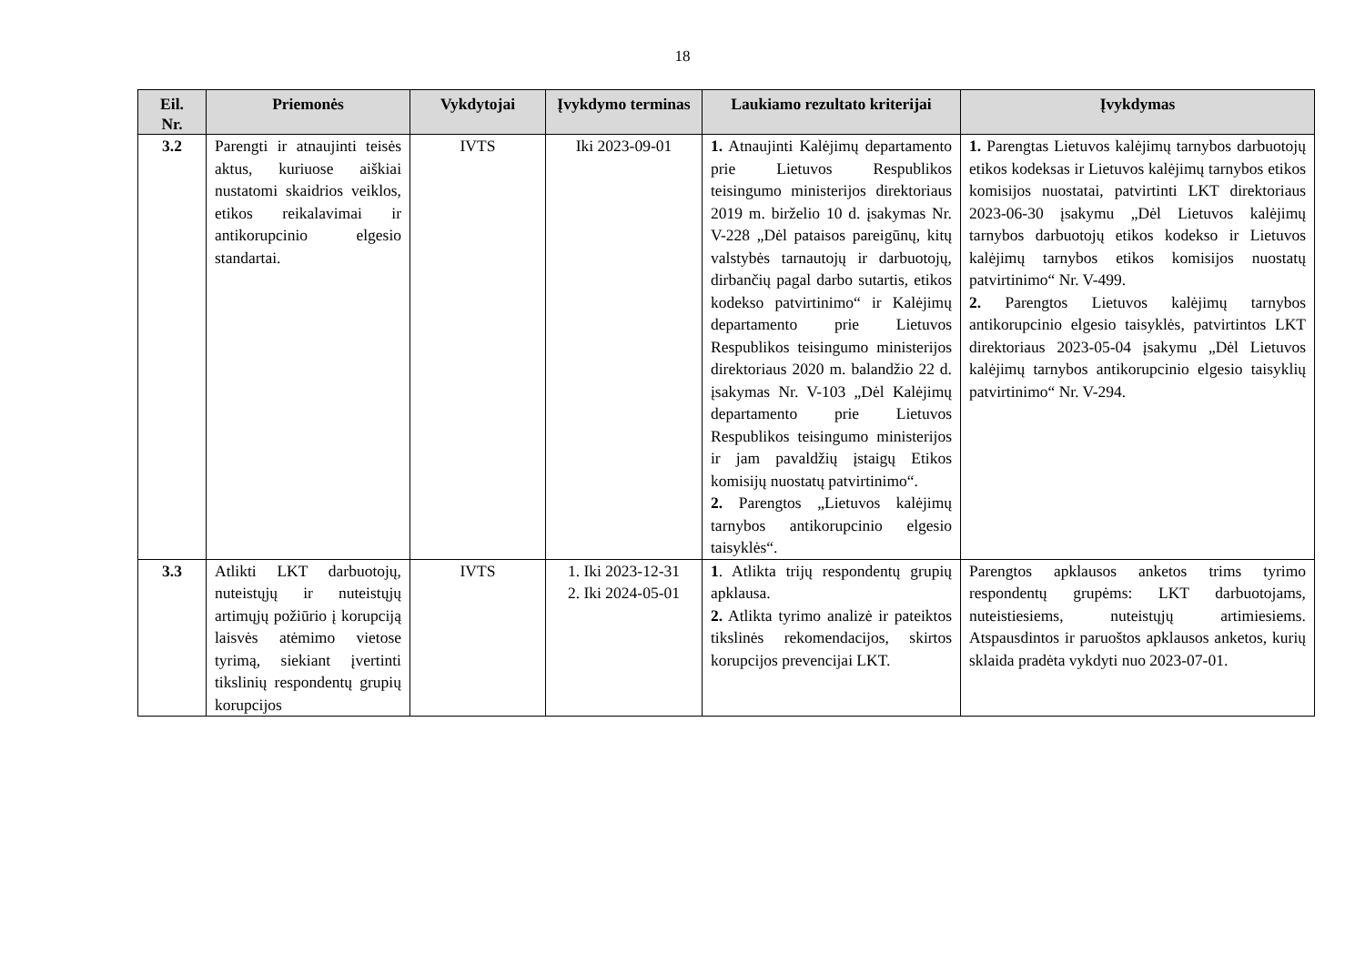18
| Eil. Nr. | Priemonės | Vykdytojai | Įvykdymo terminas | Laukiamo rezultato kriterijai | Įvykdymas |
| --- | --- | --- | --- | --- | --- |
| 3.2 | Parengti ir atnaujinti teisės aktus, kuriuose aiškiai nustatomi skaidrios veiklos, etikos reikalavimai ir antikorupcinio elgesio standartai. | IVTS | Iki 2023-09-01 | 1. Atnaujinti Kalėjimų departamento prie Lietuvos Respublikos teisingumo ministerijos direktoriaus 2019 m. birželio 10 d. įsakymas Nr. V-228 „Dėl pataisos pareigūnų, kitų valstybės tarnautojų ir darbuotojų, dirbančių pagal darbo sutartis, etikos kodekso patvirtinimo“ ir Kalėjimų departamento prie Lietuvos Respublikos teisingumo ministerijos direktoriaus 2020 m. balandžio 22 d. įsakymas Nr. V-103 „Dėl Kalėjimų departamento prie Lietuvos Respublikos teisingumo ministerijos ir jam pavaldžių įstaigų Etikos komisijų nuostatų patvirtinimo“. 2. Parengtos „Lietuvos kalėjimų tarnybos antikorupcinio elgesio taisyklės“. | 1. Parengtas Lietuvos kalėjimų tarnybos darbuotojų etikos kodeksas ir Lietuvos kalėjimų tarnybos etikos komisijos nuostatai, patvirtinti LKT direktoriaus 2023-06-30 įsakymu „Dėl Lietuvos kalėjimų tarnybos darbuotojų etikos kodekso ir Lietuvos kalėjimų tarnybos etikos komisijos nuostatų patvirtinimo“ Nr. V-499. 2. Parengtos Lietuvos kalėjimų tarnybos antikorupcinio elgesio taisyklės, patvirtintos LKT direktoriaus 2023-05-04 įsakymu „Dėl Lietuvos kalėjimų tarnybos antikorupcinio elgesio taisyklių patvirtinimo“ Nr. V-294. |
| 3.3 | Atlikti LKT darbuotojų, nuteistųjų ir nuteistųjų artimųjų požiūrio į korupciją laisvės atėmimo vietose tyrimą, siekiant įvertinti tikslinių respondentų grupių korupcijos | IVTS | 1. Iki 2023-12-31 2. Iki 2024-05-01 | 1 . Atlikta trijų respondentų grupių apklausa. 2. Atlikta tyrimo analizė ir pateiktos tikslinės rekomendacijos, skirtos korupcijos prevencijai LKT. | Parengtos apklausos anketos trims tyrimo respondentų grupėms: LKT darbuotojams, nuteistiesiems, nuteistųjų artimiesiems. Atspausdintos ir paruoštos apklausos anketos, kurių sklaida pradėta vykdyti nuo 2023-07-01. |